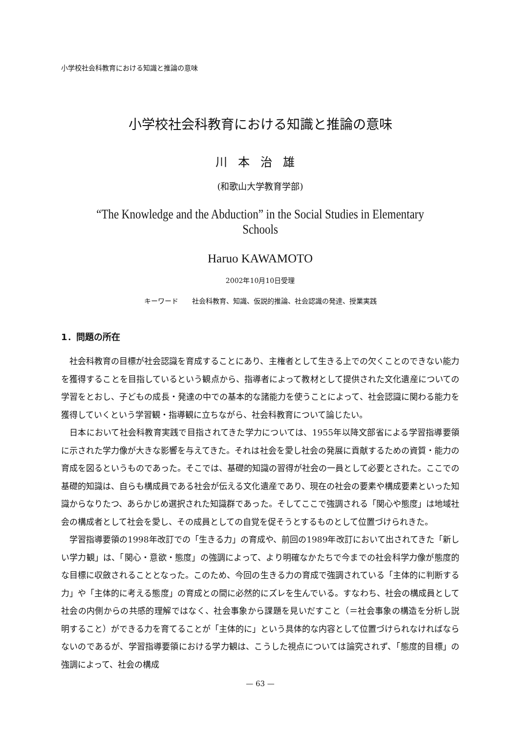小学校社会科教育における知識と推論の意味
小学校社会科教育における知識と推論の意味
川本治雄
(和歌山大学教育学部)
“The Knowledge and the Abduction” in the Social Studies in Elementary Schools
Haruo KAWAMOTO
2002年10月10日受理
キーワード　　社会科教育、知識、仮説的推論、社会認識の発達、授業実践
1．問題の所在
社会科教育の目標が社会認識を育成することにあり、主権者として生きる上での欠くことのできない能力を獲得することを目指しているという観点から、指導者によって教材として提供された文化遺産についての学習をとおし、子どもの成長・発達の中での基本的な諸能力を使うことによって、社会認識に関わる能力を獲得していくという学習観・指導観に立ちながら、社会科教育について論じたい。
日本において社会科教育実践で目指されてきた学力については、1955年以降文部省による学習指導要領に示された学力像が大きな影響を与えてきた。それは社会を愛し社会の発展に貢献するための資質・能力の育成を図るというものであった。そこでは、基礎的知識の習得が社会の一員として必要とされた。ここでの基礎的知識は、自らも構成員である社会が伝える文化遺産であり、現在の社会の要素や構成要素といった知識からなりたつ、あらかじめ選択された知識群であった。そしてここで強調される「関心や態度」は地域社会の構成者として社会を愛し、その成員としての自覚を促そうとするものとして位置づけられきた。
学習指導要領の1998年改訂での「生きる力」の育成や、前回の1989年改訂において出されてきた「新しい学力観」は、「関心・意欲・態度」の強調によって、より明確なかたちで今までの社会科学力像が態度的な目標に収斂されることとなった。このため、今回の生きる力の育成で強調されている「主体的に判断する力」や「主体的に考える態度」の育成との間に必然的にズレを生んでいる。すなわち、社会の構成員として社会の内側からの共感的理解ではなく、社会事象から課題を見いだすこと（＝社会事象の構造を分析し説明すること）ができる力を育てることが「主体的に」という具体的な内容として位置づけられなければならないのであるが、学習指導要領における学力観は、こうした視点については論究されず、「態度的目標」の強調によって、社会の構成
— 63 —